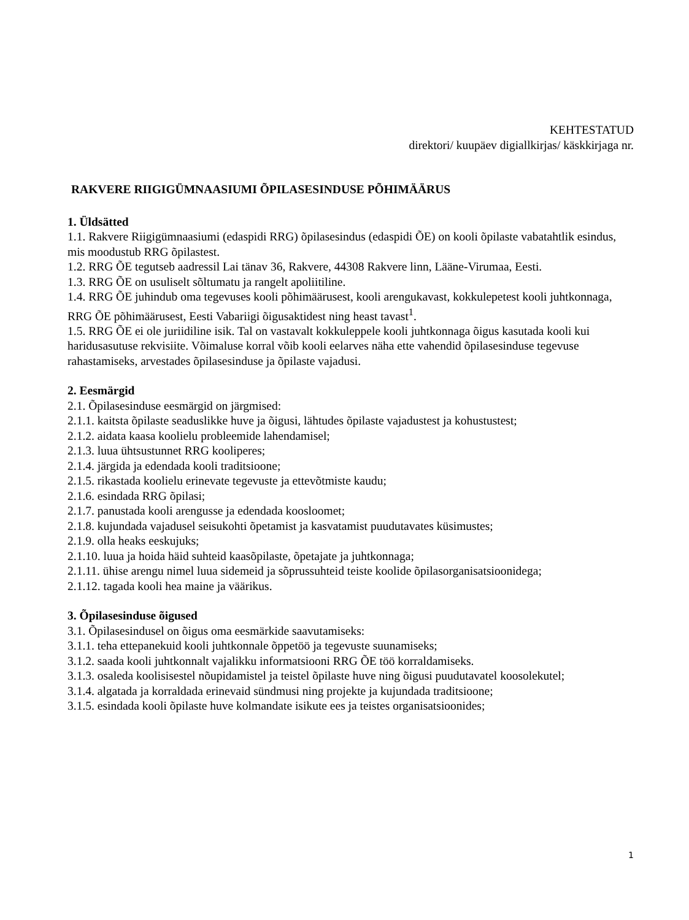KEHTESTATUD
direktori/ kuupäev digiallkirjas/ käskkirjaga nr.
RAKVERE RIIGIGÜMNAASIUMI ÕPILASESINDUSE PÕHIMÄÄRUS
1. Üldsätted
1.1. Rakvere Riigigümnaasiumi (edaspidi RRG) õpilasesindus (edaspidi ÕE) on kooli õpilaste vabatahtlik esindus, mis moodustub RRG õpilastest.
1.2. RRG ÕE tegutseb aadressil Lai tänav 36, Rakvere, 44308 Rakvere linn, Lääne-Virumaa, Eesti.
1.3. RRG ÕE on usuliselt sõltumatu ja rangelt apoliitiline.
1.4. RRG ÕE juhindub oma tegevuses kooli põhimäärusest, kooli arengukavast, kokkulepetest kooli juhtkonnaga, RRG ÕE põhimäärusest, Eesti Vabariigi õigusaktidest ning heast tavast<sup>1</sup>.
1.5. RRG ÕE ei ole juriidiline isik. Tal on vastavalt kokkuleppele kooli juhtkonnaga õigus kasutada kooli kui haridusasutuse rekvisiite. Võimaluse korral võib kooli eelarves näha ette vahendid õpilasesinduse tegevuse rahastamiseks, arvestades õpilasesinduse ja õpilaste vajadusi.
2. Eesmärgid
2.1. Õpilasesinduse eesmärgid on järgmised:
2.1.1. kaitsta õpilaste seaduslikke huve ja õigusi, lähtudes õpilaste vajadustest ja kohustustest;
2.1.2. aidata kaasa koolielu probleemide lahendamisel;
2.1.3. luua ühtsustunnet RRG kooliperes;
2.1.4. järgida ja edendada kooli traditsioone;
2.1.5. rikastada koolielu erinevate tegevuste ja ettevõtmiste kaudu;
2.1.6. esindada RRG õpilasi;
2.1.7. panustada kooli arengusse ja edendada koosloomet;
2.1.8. kujundada vajadusel seisukohti õpetamist ja kasvatamist puudutavates küsimustes;
2.1.9. olla heaks eeskujuks;
2.1.10. luua ja hoida häid suhteid kaasõpilaste, õpetajate ja juhtkonnaga;
2.1.11. ühise arengu nimel luua sidemeid ja sõprussuhteid teiste koolide õpilasorganisatsioonidega;
2.1.12. tagada kooli hea maine ja väärikus.
3. Õpilasesinduse õigused
3.1. Õpilasesindusel on õigus oma eesmärkide saavutamiseks:
3.1.1. teha ettepanekuid kooli juhtkonnale õppetöö ja tegevuste suunamiseks;
3.1.2. saada kooli juhtkonnalt vajalikku informatsiooni RRG ÕE töö korraldamiseks.
3.1.3. osaleda koolisisestel nõupidamistel ja teistel õpilaste huve ning õigusi puudutavatel koosolekutel;
3.1.4. algatada ja korraldada erinevaid sündmusi ning projekte ja kujundada traditsioone;
3.1.5. esindada kooli õpilaste huve kolmandate isikute ees ja teistes organisatsioonides;
1